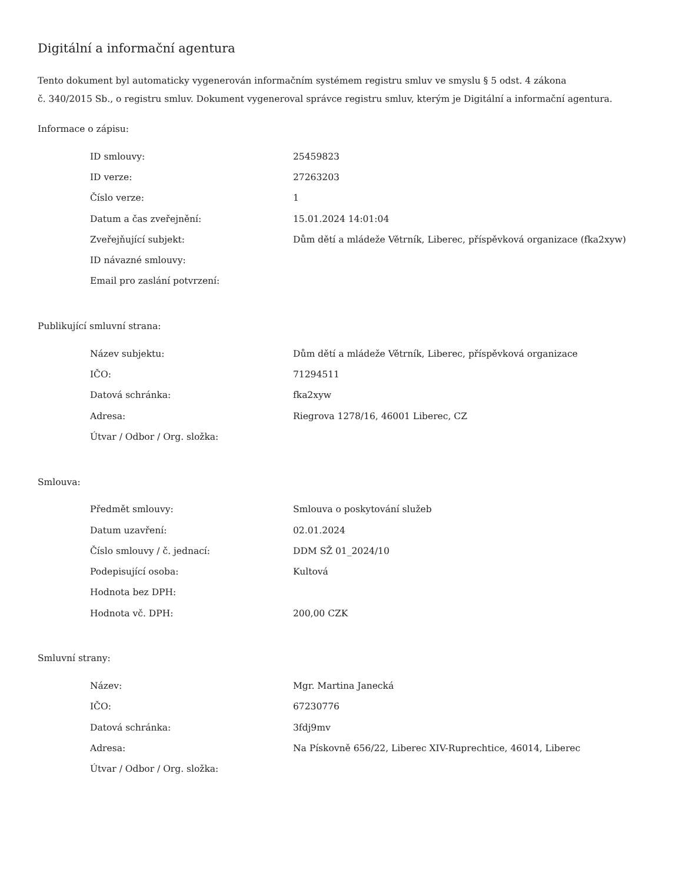Digitální a informační agentura
Tento dokument byl automaticky vygenerován informačním systémem registru smluv ve smyslu § 5 odst. 4 zákona
č. 340/2015 Sb., o registru smluv. Dokument vygeneroval správce registru smluv, kterým je Digitální a informační agentura.
Informace o zápisu:
| ID smlouvy: | 25459823 |
| ID verze: | 27263203 |
| Číslo verze: | 1 |
| Datum a čas zveřejnění: | 15.01.2024 14:01:04 |
| Zveřejňující subjekt: | Dům dětí a mládeže Větrník, Liberec, příspěvková organizace (fka2xyw) |
| ID návazné smlouvy: | |
| Email pro zaslání potvrzení: | |
Publikující smluvní strana:
| Název subjektu: | Dům dětí a mládeže Větrník, Liberec, příspěvková organizace |
| IČO: | 71294511 |
| Datová schránka: | fka2xyw |
| Adresa: | Riegrova 1278/16, 46001 Liberec, CZ |
| Útvar / Odbor / Org. složka: | |
Smlouva:
| Předmět smlouvy: | Smlouva o poskytování služeb |
| Datum uzavření: | 02.01.2024 |
| Číslo smlouvy / č. jednací: | DDM SŽ 01_2024/10 |
| Podepisující osoba: | Kultová |
| Hodnota bez DPH: | |
| Hodnota vč. DPH: | 200,00 CZK |
Smluvní strany:
| Název: | Mgr. Martina Janecká |
| IČO: | 67230776 |
| Datová schránka: | 3fdj9mv |
| Adresa: | Na Pískovně 656/22, Liberec XIV-Ruprechtice, 46014, Liberec |
| Útvar / Odbor / Org. složka: | |